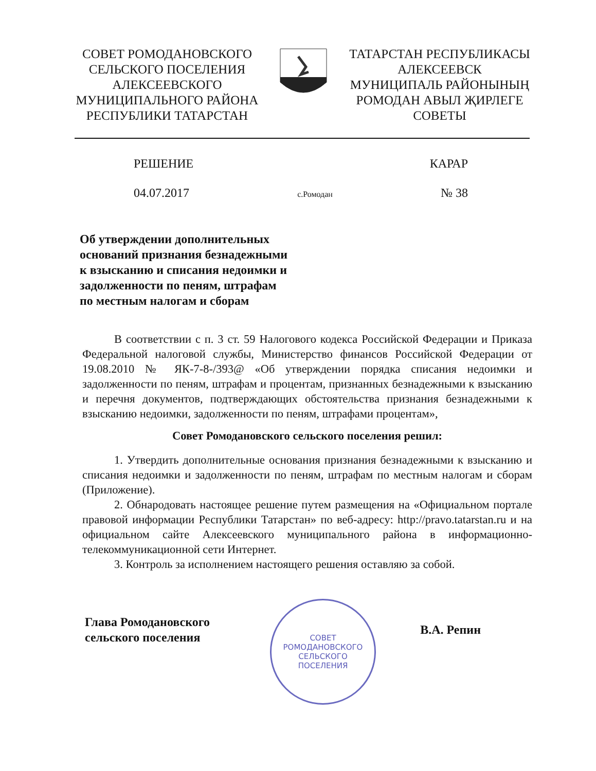СОВЕТ РОМОДАНОВСКОГО
СЕЛЬСКОГО ПОСЕЛЕНИЯ
АЛЕКСЕЕВСКОГО
МУНИЦИПАЛЬНОГО РАЙОНА
РЕСПУБЛИКИ ТАТАРСТАН
ТАТАРСТАН РЕСПУБЛИКАСЫ
АЛЕКСЕЕВСК
МУНИЦИПАЛЬ РАЙОНЫНЫҢ
РОМОДАН АВЫЛ ҖИРЛЕГЕ
СОВЕТЫ
РЕШЕНИЕ КАРАР
04.07.2017 с.Ромодан № 38
Об утверждении дополнительных
оснований признания безнадежными
к взысканию и списания недоимки и
задолженности по пеням, штрафам
по местным налогам и сборам
В соответствии с п. 3 ст. 59 Налогового кодекса Российской Федерации и Приказа Федеральной налоговой службы, Министерство финансов Российской Федерации от 19.08.2010 № ЯК-7-8-/393@ «Об утверждении порядка списания недоимки и задолженности по пеням, штрафам и процентам, признанных безнадежными к взысканию и перечня документов, подтверждающих обстоятельства признания безнадежными к взысканию недоимки, задолженности по пеням, штрафами процентам»,
Совет Ромодановского сельского поселения решил:
1. Утвердить дополнительные основания признания безнадежными к взысканию и списания недоимки и задолженности по пеням, штрафам по местным налогам и сборам (Приложение).
2. Обнародовать настоящее решение путем размещения на «Официальном портале правовой информации Республики Татарстан» по веб-адресу: http://pravo.tatarstan.ru и на официальном сайте Алексеевского муниципального района в информационно-телекоммуникационной сети Интернет.
3. Контроль за исполнением настоящего решения оставляю за собой.
Глава Ромодановского
сельского поселения В.А. Репин
СОВЕТ
РОМОДАНОВСКОГО
СЕЛЬСКОГО
ПОСЕЛЕНИЯ